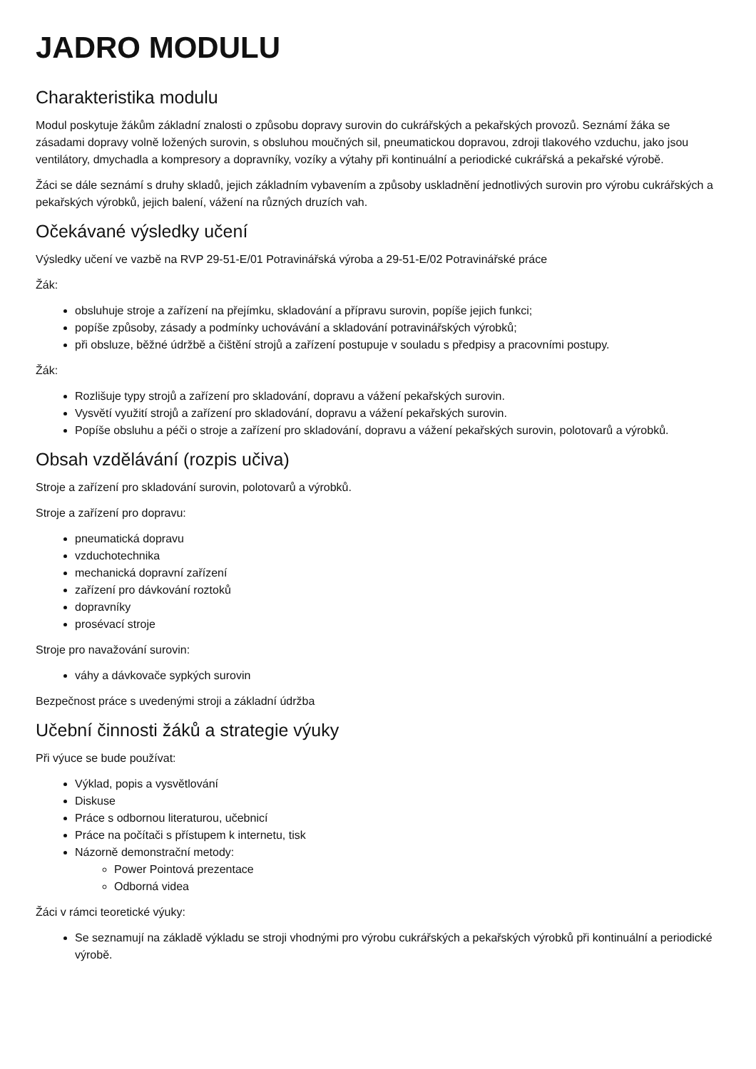JADRO MODULU
Charakteristika modulu
Modul poskytuje žákům základní znalosti o způsobu dopravy surovin do cukrářských a pekařských provozů. Seznámí žáka se zásadami dopravy volně ložených surovin, s obsluhou moučných sil, pneumatickou dopravou, zdroji tlakového vzduchu, jako jsou ventilátory, dmychadla a kompresory a dopravníky, vozíky a výtahy při kontinuální a periodické cukrářská a pekařské výrobě.
Žáci se dále seznámí s druhy skladů, jejich základním vybavením a způsoby uskladnění jednotlivých surovin pro výrobu cukrářských a pekařských výrobků, jejich balení, vážení na různých druzích vah.
Očekávané výsledky učení
Výsledky učení ve vazbě na RVP 29-51-E/01 Potravinářská výroba a 29-51-E/02 Potravinářské práce
Žák:
obsluhuje stroje a zařízení na přejímku, skladování a přípravu surovin, popíše jejich funkci;
popíše způsoby, zásady a podmínky uchovávání a skladování potravinářských výrobků;
při obsluze, běžné údržbě a čištění strojů a zařízení postupuje v souladu s předpisy a pracovními postupy.
Žák:
Rozlišuje typy strojů a zařízení pro skladování, dopravu a vážení pekařských surovin.
Vysvětí využití strojů a zařízení pro skladování, dopravu a vážení pekařských surovin.
Popíše obsluhu a péči o stroje a zařízení pro skladování, dopravu a vážení pekařských surovin, polotovarů a výrobků.
Obsah vzdělávání (rozpis učiva)
Stroje a zařízení pro skladování surovin, polotovarů a výrobků.
Stroje a zařízení pro dopravu:
pneumatická dopravu
vzduchotechnika
mechanická dopravní zařízení
zařízení pro dávkování roztoků
dopravníky
prosévací stroje
Stroje pro navažování surovin:
váhy a dávkovače sypkých surovin
Bezpečnost práce s uvedenými stroji a základní údržba
Učební činnosti žáků a strategie výuky
Při výuce se bude používat:
Výklad, popis a vysvětlování
Diskuse
Práce s odbornou literaturou, učebnicí
Práce na počítači s přístupem k internetu, tisk
Názorně demonstrační metody:
Power Pointová prezentace
Odborná videa
Žáci v rámci teoretické výuky:
Se seznamují na základě výkladu se stroji vhodnými pro výrobu cukrářských a pekařských výrobků při kontinuální a periodické výrobě.